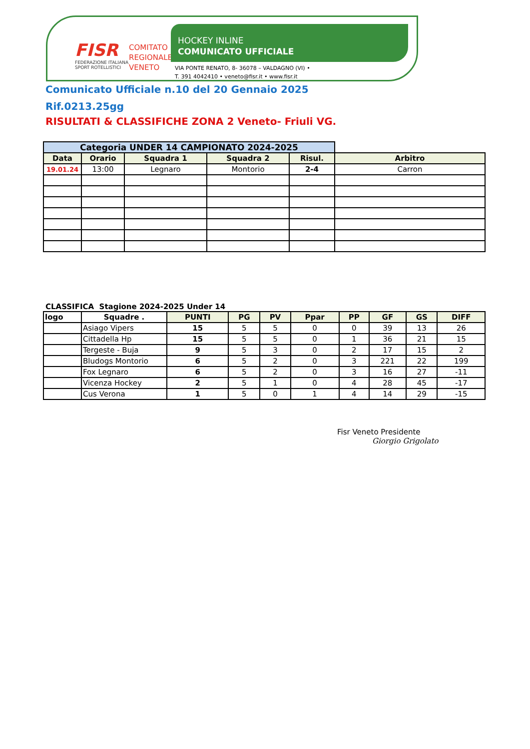FISR
FEDERAZIONE ITALIANA
SPORT ROTELLISTICI
COMITATO
REGIONALE
VENETO
HOCKEY INLINE
COMUNICATO UFFICIALE
VIA PONTE RENATO, 8- 36078 – VALDAGNO (VI) •
T. 391 4042410 • veneto@fisr.it • www.fisr.it
Comunicato Ufficiale n.10 del 20 Gennaio 2025
Rif.0213.25gg
RISULTATI & CLASSIFICHE ZONA 2 Veneto- Friuli VG.
| Categoria UNDER 14 CAMPIONATO 2024-2025 | | | | | |
| Data | Orario | Squadra 1 | Squadra 2 | Risul. | Arbitro |
| 19.01.24 | 13:00 | Legnaro | Montorio | 2-4 | Carron |
CLASSIFICA Stagione 2024-2025 Under 14
| logo | Squadre . | PUNTI | PG | PV | Ppar | PP | GF | GS | DIFF |
| --- | --- | --- | --- | --- | --- | --- | --- | --- | --- |
| | Asiago Vipers | 15 | 5 | 5 | 0 | 0 | 39 | 13 | 26 |
| | Cittadella Hp | 15 | 5 | 5 | 0 | 1 | 36 | 21 | 15 |
| | Tergeste - Buja | 9 | 5 | 3 | 0 | 2 | 17 | 15 | 2 |
| | Bludogs Montorio | 6 | 5 | 2 | 0 | 3 | 221 | 22 | 199 |
| | Fox Legnaro | 6 | 5 | 2 | 0 | 3 | 16 | 27 | -11 |
| | Vicenza Hockey | 2 | 5 | 1 | 0 | 4 | 28 | 45 | -17 |
| | Cus Verona | 1 | 5 | 0 | 1 | 4 | 14 | 29 | -15 |
Fisr Veneto Presidente
Giorgio Grigolato